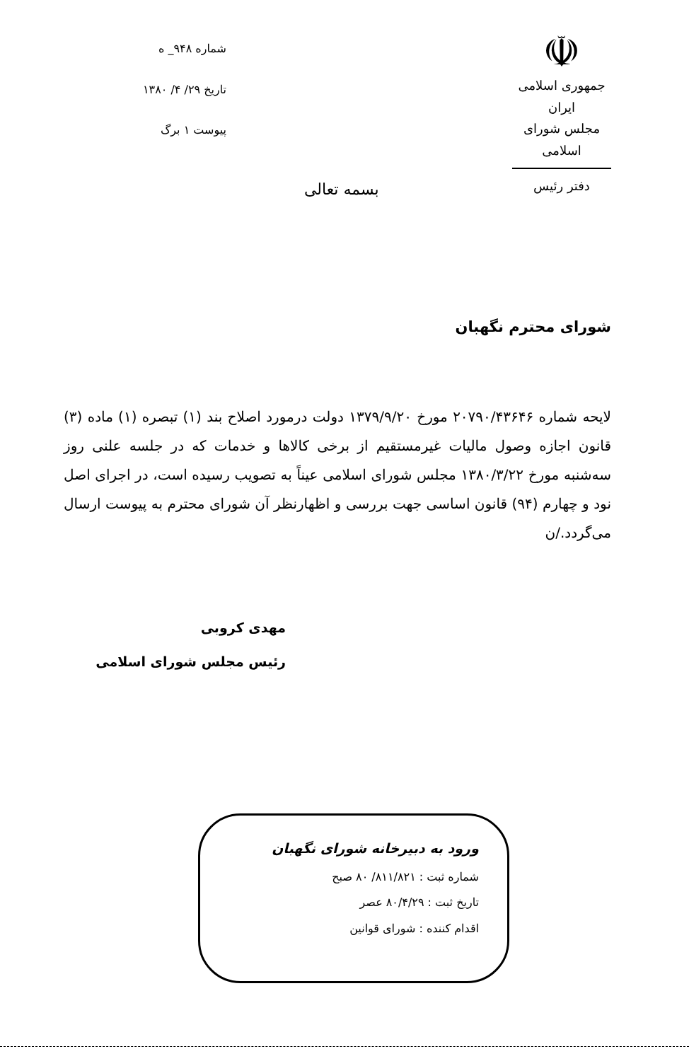☫
جمهوری اسلامی ایران
مجلس شورای اسلامی
دفتر رئیس
شماره ۹۴۸_ ه
تاریخ ۲۹/ ۴/ ۱۳۸۰
پیوست ۱ برگ
بسمه تعالی
شورای محترم نگهبان
لایحه شماره ۲۰۷۹۰/۴۳۶۴۶ مورخ ۱۳۷۹/۹/۲۰ دولت درمورد اصلاح بند (۱) تبصره (۱) ماده (۳) قانون اجازه وصول مالیات غیرمستقیم از برخی کالاها و خدمات که در جلسه علنی روز سه‌شنبه مورخ ۱۳۸۰/۳/۲۲ مجلس شورای اسلامی عیناً به تصویب رسیده است، در اجرای اصل نود و چهارم (۹۴) قانون اساسی جهت بررسی و اظهارنظر آن شورای محترم به پیوست ارسال می‌گردد./ن
مهدی کروبی
رئیس مجلس شورای اسلامی
ورود به دبیرخانه شورای نگهبان
شماره ثبت : ۸۱۱/۸۲۱/ ۸۰ صبح
تاریخ ثبت : ۸۰/۴/۲۹ عصر
اقدام کننده : شورای قوانین